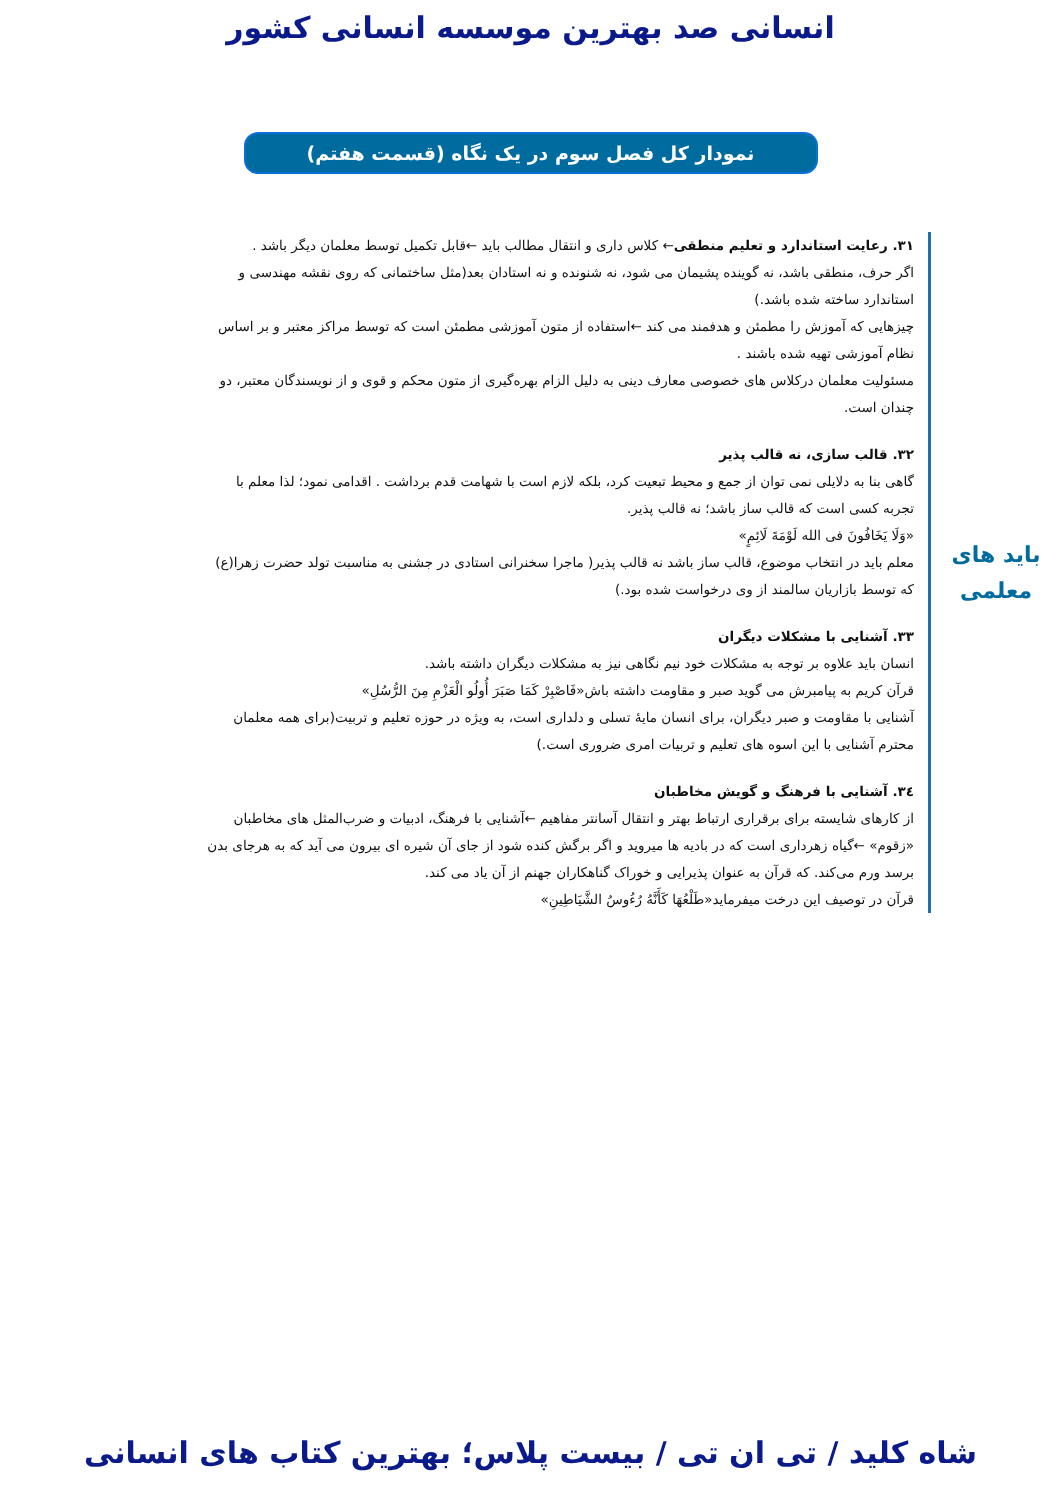انسانی صد بهترین موسسه انسانی کشور
نمودار کل فصل سوم در یک نگاه (قسمت هفتم)
باید های
معلمی
۳۱. رعایت استاندارد و تعلیم منطقی← کلاس داری و انتقال مطالب باید ←قابل تکمیل توسط معلمان دیگر باشد .
اگر حرف، منطقی باشد، نه گوینده پشیمان می شود، نه شنونده و نه استادان بعد(مثل ساختمانی که روی نقشه مهندسی و استاندارد ساخته شده باشد.)
چیزهایی که آموزش را مطمئن و هدفمند می کند ←استفاده از متون آموزشی مطمئن است که توسط مراکز معتبر و بر اساس نظام آموزشی تهیه شده باشند .
مسئولیت معلمان درکلاس های خصوصی معارف دینی به دلیل الزام بهره‌گیری از متون محکم و قوی و از نویسندگان معتبر، دو چندان است.
۳۲. قالب سازی، نه قالب پذیر
گاهی بنا به دلایلی نمی توان از جمع و محیط تبعیت کرد، بلکه لازم است با شهامت قدم برداشت . اقدامی نمود؛ لذا معلم با تجربه کسی است که قالب ساز باشد؛ نه قالب پذیر.
«وَلَا یَخَافُونَ فی الله لَوْمَةَ لَائِمٍ»
معلم باید در انتخاب موضوع، قالب ساز باشد نه قالب پذیر( ماجرا سخنرانی استادی در جشنی به مناسبت تولد حضرت زهرا(ع) که توسط بازاریان سالمند از وی درخواست شده بود.)
۳۳. آشنایی با مشکلات دیگران
انسان باید علاوه بر توجه به مشکلات خود نیم نگاهی نیز به مشکلات دیگران داشته باشد.
قرآن کریم به پیامبرش می گوید صبر و مقاومت داشته باش«فَاصْبِرْ کَمَا صَبَرَ أُولُو الْعَزْمِ مِنَ الرُّسُلِ»
آشنایی با مقاومت و صبر دیگران، برای انسان مایۀ تسلی و دلداری است، به ویژه در حوزه تعلیم و تربیت(برای همه معلمان محترم آشنایی با این اسوه های تعلیم و تربیات امری ضروری است.)
۳٤. آشنایی با فرهنگ و گویش مخاطبان
از کارهای شایسته برای برقراری ارتباط بهتر و انتقال آسانتر مفاهیم ←آشنایی با فرهنگ، ادبیات و ضرب‌المثل های مخاطبان
«زقوم» ←گیاه زهرداری است که در بادیه ها میروید و اگر برگش کنده شود از جای آن شیره ای بیرون می آید که به هرجای بدن برسد ورم می‌کند. که قرآن به عنوان پذیرایی و خوراک گناهکاران جهنم از آن یاد می کند.
قرآن در توصیف این درخت میفرماید«طَلْعُهَا کَأَنَّهُ رُءُوسُ الشَّیَاطِینِ»
شاه کلید / تی ان تی / بیست پلاس؛ بهترین کتاب های انسانی